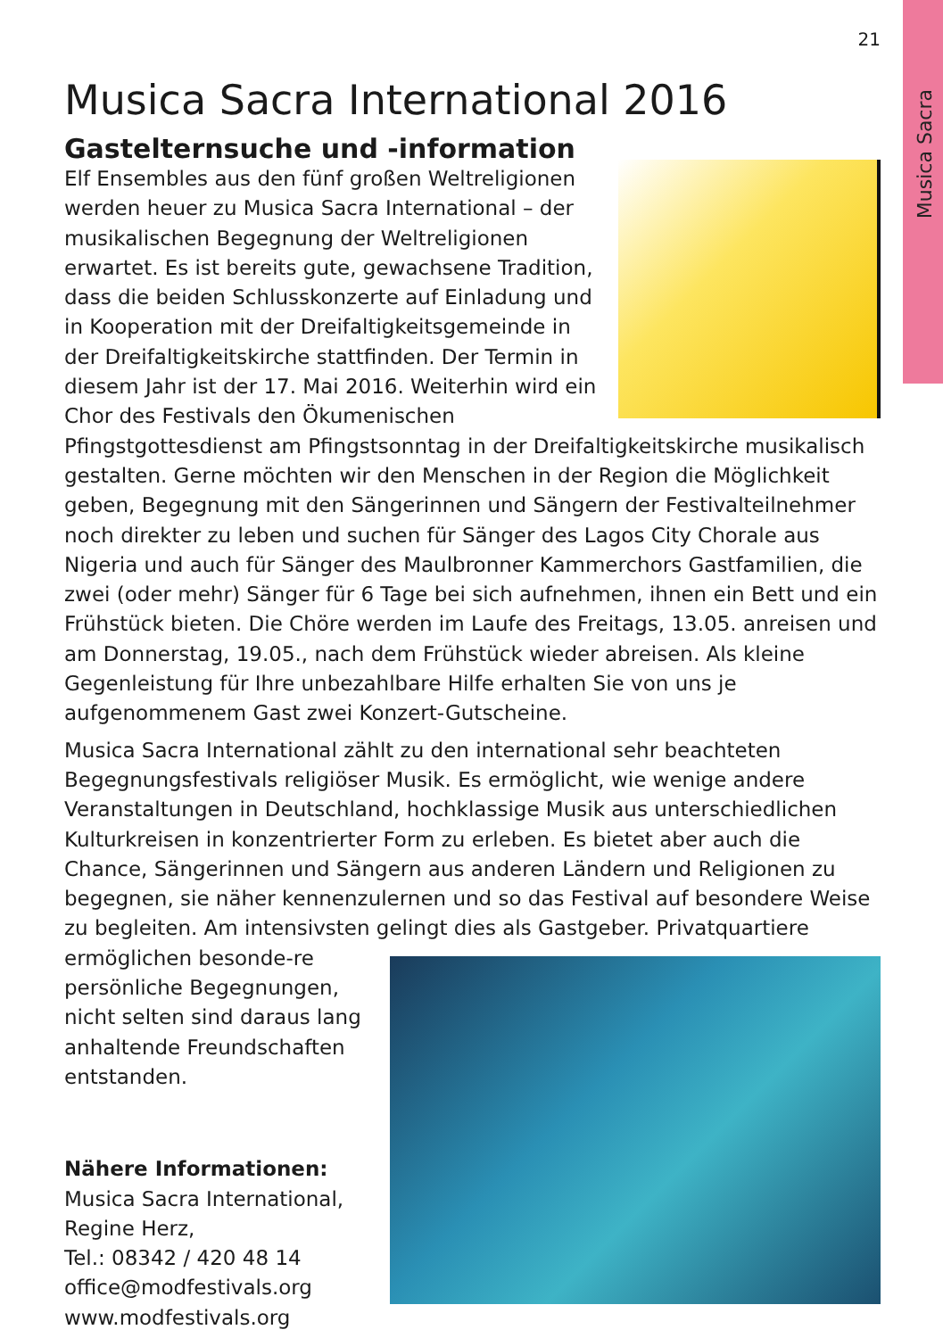Musica Sacra
21
Musica Sacra International 2016
Gastelternsuche und -information
Elf Ensembles aus den fünf großen Weltreligionen werden heuer zu Musica Sacra International – der musikalischen Begegnung der Weltreligionen erwartet. Es ist bereits gute, gewachsene Tradition, dass die beiden Schlusskonzerte auf Einladung und in Kooperation mit der Dreifaltigkeitsgemeinde in der Dreifaltigkeitskirche stattfinden. Der Termin in diesem Jahr ist der 17. Mai 2016. Weiterhin wird ein Chor des Festivals den Ökumenischen Pfingstgottesdienst am Pfingstsonntag in der Dreifaltigkeitskirche musikalisch gestalten. Gerne möchten wir den Menschen in der Region die Möglichkeit geben, Begegnung mit den Sängerinnen und Sängern der Festivalteilnehmer noch direkter zu leben und suchen für Sänger des Lagos City Chorale aus Nigeria und auch für Sänger des Maulbronner Kammerchors Gastfamilien, die zwei (oder mehr) Sänger für 6 Tage bei sich aufnehmen, ihnen ein Bett und ein Frühstück bieten. Die Chöre werden im Laufe des Freitags, 13.05. anreisen und am Donnerstag, 19.05., nach dem Frühstück wieder abreisen. Als kleine Gegenleistung für Ihre unbezahlbare Hilfe erhalten Sie von uns je aufgenommenem Gast zwei Konzert-Gutscheine.
Musica Sacra International zählt zu den international sehr beachteten Begegnungsfestivals religiöser Musik. Es ermöglicht, wie wenige andere Veranstaltungen in Deutschland, hochklassige Musik aus unterschiedlichen Kulturkreisen in konzentrierter Form zu erleben. Es bietet aber auch die Chance, Sängerinnen und Sängern aus anderen Ländern und Religionen zu begegnen, sie näher kennenzulernen und so das Festival auf besondere Weise zu begleiten. Am intensivsten gelingt dies als Gastgeber. Privatquartiere ermöglichen besonde- re persönliche Begegnungen, nicht selten sind daraus lang anhaltende Freundschaften entstanden.
Nähere Informationen:
Musica Sacra International,
Regine Herz,
Tel.: 08342 / 420 48 14
office@modfestivals.org
www.modfestivals.org